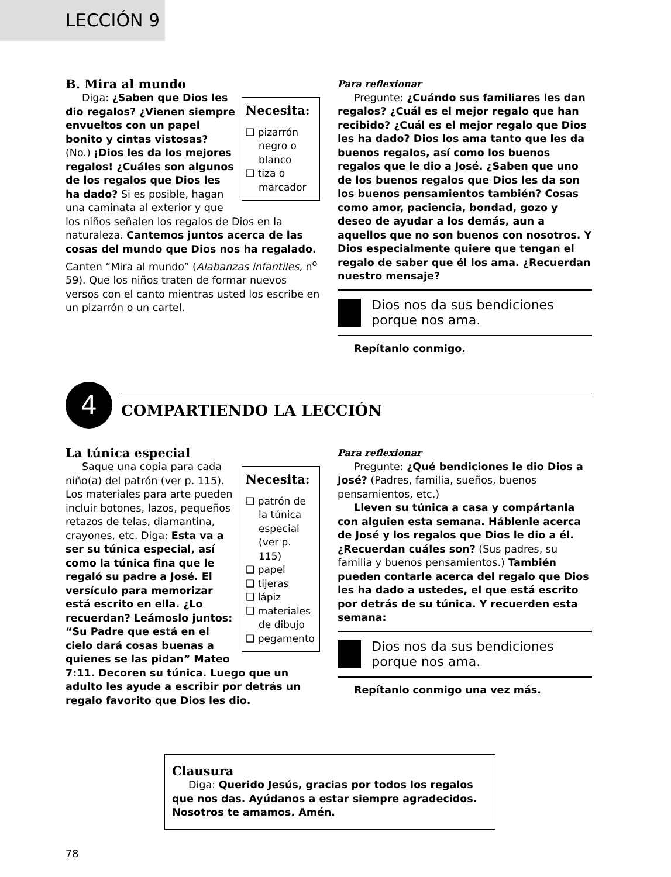LECCIÓN 9
B. Mira al mundo
Necesita:
❑ pizarrón negro o blanco
❑ tiza o marcador
Diga: ¿Saben que Dios les dio regalos? ¿Vienen siempre envueltos con un papel bonito y cintas vistosas? (No.) ¡Dios les da los mejores regalos! ¿Cuáles son algunos de los regalos que Dios les ha dado? Si es posible, hagan una caminata al exterior y que los niños señalen los regalos de Dios en la naturaleza. Cantemos juntos acerca de las cosas del mundo que Dios nos ha regalado. Canten “Mira al mundo” (Alabanzas infantiles, n<sup>o</sup> 59). Que los niños traten de formar nuevos versos con el canto mientras usted los escribe en un pizarrón o un cartel.
Para reflexionar
Pregunte: ¿Cuándo sus familiares les dan regalos? ¿Cuál es el mejor regalo que han recibido? ¿Cuál es el mejor regalo que Dios les ha dado? Dios los ama tanto que les da buenos regalos, así como los buenos regalos que le dio a José. ¿Saben que uno de los buenos regalos que Dios les da son los buenos pensamientos también? Cosas como amor, paciencia, bondad, gozo y deseo de ayudar a los demás, aun a aquellos que no son buenos con nosotros. Y Dios especialmente quiere que tengan el regalo de saber que él los ama. ¿Recuerdan nuestro mensaje?
Dios nos da sus bendiciones porque nos ama.
Repítanlo conmigo.
4
COMPARTIENDO LA LECCIÓN
La túnica especial
Necesita:
❑ patrón de la túnica especial (ver p. 115)
❑ papel
❑ tijeras
❑ lápiz
❑ materiales de dibujo
❑ pegamento
Saque una copia para cada niño(a) del patrón (ver p. 115). Los materiales para arte pueden incluir botones, lazos, pequeños retazos de telas, diamantina, crayones, etc. Diga: Esta va a ser su túnica especial, así como la túnica fina que le regaló su padre a José. El versículo para memorizar está escrito en ella. ¿Lo recuerdan? Leámoslo juntos: “Su Padre que está en el cielo dará cosas buenas a quienes se las pidan” Mateo 7:11. Decoren su túnica. Luego que un adulto les ayude a escribir por detrás un regalo favorito que Dios les dio.
Para reflexionar
Pregunte: ¿Qué bendiciones le dio Dios a José? (Padres, familia, sueños, buenos pensamientos, etc.)
Lleven su túnica a casa y compártanla con alguien esta semana. Háblenle acerca de José y los regalos que Dios le dio a él. ¿Recuerdan cuáles son? (Sus padres, su familia y buenos pensamientos.) También pueden contarle acerca del regalo que Dios les ha dado a ustedes, el que está escrito por detrás de su túnica. Y recuerden esta semana:
Dios nos da sus bendiciones porque nos ama.
Repítanlo conmigo una vez más.
Clausura
Diga: Querido Jesús, gracias por todos los regalos que nos das. Ayúdanos a estar siempre agradecidos. Nosotros te amamos. Amén.
78